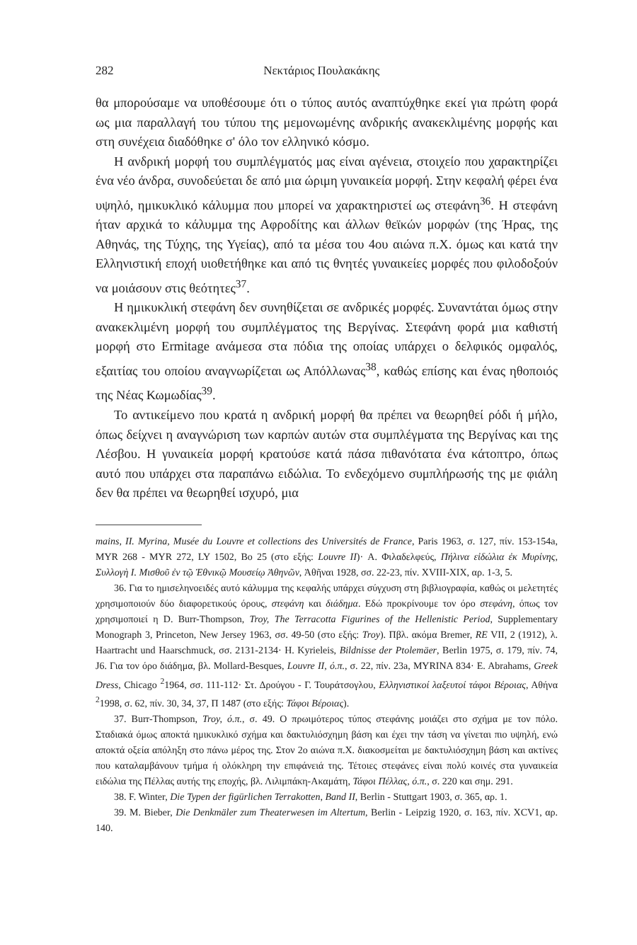282 Νεκτάριος Πουλακάκης
θα μπορούσαμε να υποθέσουμε ότι ο τύπος αυτός αναπτύχθηκε εκεί για πρώτη φορά ως μια παραλλαγή του τύπου της μεμονωμένης ανδρικής ανακεκλιμένης μορφής και στη συνέχεια διαδόθηκε σ' όλο τον ελληνικό κόσμο.
Η ανδρική μορφή του συμπλέγματός μας είναι αγένεια, στοιχείο που χαρακτηρίζει ένα νέο άνδρα, συνοδεύεται δε από μια ώριμη γυναικεία μορφή. Στην κεφαλή φέρει ένα υψηλό, ημικυκλικό κάλυμμα που μπορεί να χαρακτηριστεί ως στεφάνη<sup>36</sup>. Η στεφάνη ήταν αρχικά το κάλυμμα της Αφροδίτης και άλλων θεϊκών μορφών (της Ήρας, της Αθηνάς, της Τύχης, της Υγείας), από τα μέσα του 4ου αιώνα π.Χ. όμως και κατά την Ελληνιστική εποχή υιοθετήθηκε και από τις θνητές γυναικείες μορφές που φιλοδοξούν να μοιάσουν στις θεότητες<sup>37</sup>.
Η ημικυκλική στεφάνη δεν συνηθίζεται σε ανδρικές μορφές. Συναντάται όμως στην ανακεκλιμένη μορφή του συμπλέγματος της Βεργίνας. Στεφάνη φορά μια καθιστή μορφή στο Ermitage ανάμεσα στα πόδια της οποίας υπάρχει ο δελφικός ομφαλός, εξαιτίας του οποίου αναγνωρίζεται ως Απόλλωνας<sup>38</sup>, καθώς επίσης και ένας ηθοποιός της Νέας Κωμωδίας<sup>39</sup>.
Το αντικείμενο που κρατά η ανδρική μορφή θα πρέπει να θεωρηθεί ρόδι ή μήλο, όπως δείχνει η αναγνώριση των καρπών αυτών στα συμπλέγματα της Βεργίνας και της Λέσβου. Η γυναικεία μορφή κρατούσε κατά πάσα πιθανότατα ένα κάτοπτρο, όπως αυτό που υπάρχει στα παραπάνω ειδώλια. Το ενδεχόμενο συμπλήρωσής της με φιάλη δεν θα πρέπει να θεωρηθεί ισχυρό, μια
mains, II. Myrina, Musée du Louvre et collections des Universités de France, Paris 1963, σ. 127, πίν. 153-154a, MYR 268 - MYR 272, LY 1502, Bo 25 (στο εξής: Louvre II)· Α. Φιλαδελφεύς, Πήλινα εἰδώλια ἐκ Μυρίνης, Συλλογὴ Ι. Μισθοῦ ἐν τῷ Ἐθνικῷ Μουσείῳ Ἀθηνῶν, Ἀθῆναι 1928, σσ. 22-23, πίν. XVIII-XIX, αρ. 1-3, 5.
36. Για το ημισεληνοειδές αυτό κάλυμμα της κεφαλής υπάρχει σύγχυση στη βιβλιογραφία, καθώς οι μελετητές χρησιμοποιούν δύο διαφορετικούς όρους, στεφάνη και διάδημα. Εδώ προκρίνουμε τον όρο στεφάνη, όπως τον χρησιμοποιεί η D. Burr-Thompson, Troy, The Terracotta Figurines of the Hellenistic Period, Supplementary Monograph 3, Princeton, New Jersey 1963, σσ. 49-50 (στο εξής: Troy). Πβλ. ακόμα Bremer, RE VII, 2 (1912), λ. Haartracht und Haarschmuck, σσ. 2131-2134· H. Kyrieleis, Bildnisse der Ptolemäer, Berlin 1975, σ. 179, πίν. 74, J6. Για τον όρο διάδημα, βλ. Mollard-Besques, Louvre II, ό.π., σ. 22, πίν. 23a, MYRINA 834· E. Abrahams, Greek Dress, Chicago <sup>2</sup>1964, σσ. 111-112· Στ. Δρούγου - Γ. Τουράτσογλου, Ελληνιστικοί λαξευτοί τάφοι Βέροιας, Αθήνα <sup>2</sup>1998, σ. 62, πίν. 30, 34, 37, Π 1487 (στο εξής: Τάφοι Βέροιας).
37. Burr-Thompson, Troy, ό.π., σ. 49. Ο πρωιμότερος τύπος στεφάνης μοιάζει στο σχήμα με τον πόλο. Σταδιακά όμως αποκτά ημικυκλικό σχήμα και δακτυλιόσχημη βάση και έχει την τάση να γίνεται πιο υψηλή, ενώ αποκτά οξεία απόληξη στο πάνω μέρος της. Στον 2ο αιώνα π.Χ. διακοσμείται με δακτυλιόσχημη βάση και ακτίνες που καταλαμβάνουν τμήμα ή ολόκληρη την επιφάνειά της. Τέτοιες στεφάνες είναι πολύ κοινές στα γυναικεία ειδώλια της Πέλλας αυτής της εποχής, βλ. Λιλιμπάκη-Ακαμάτη, Τάφοι Πέλλας, ό.π., σ. 220 και σημ. 291.
38. F. Winter, Die Typen der figürlichen Terrakotten, Band II, Berlin - Stuttgart 1903, σ. 365, αρ. 1.
39. M. Bieber, Die Denkmäler zum Theaterwesen im Altertum, Berlin - Leipzig 1920, σ. 163, πίν. XCV1, αρ. 140.